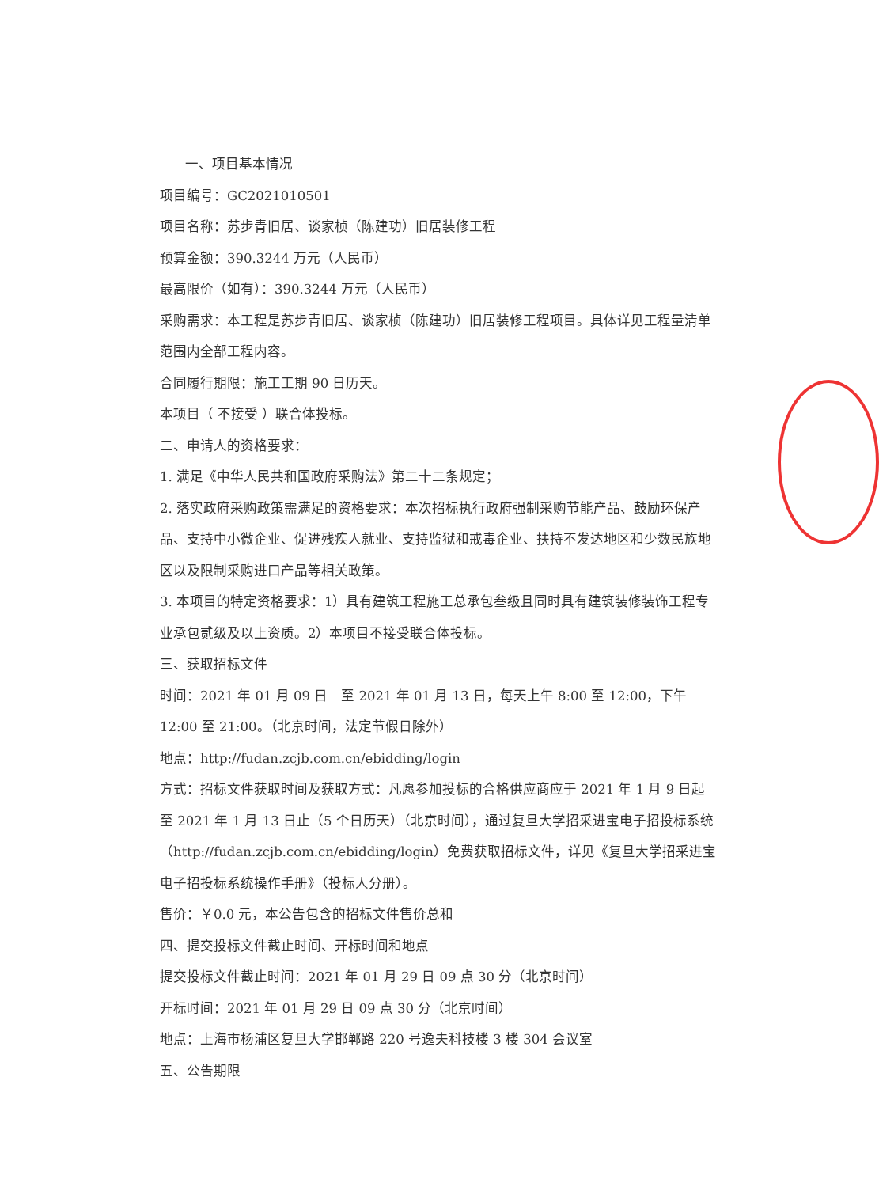一、项目基本情况
项目编号：GC2021010501
项目名称：苏步青旧居、谈家桢（陈建功）旧居装修工程
预算金额：390.3244 万元（人民币）
最高限价（如有）：390.3244 万元（人民币）
采购需求：本工程是苏步青旧居、谈家桢（陈建功）旧居装修工程项目。具体详见工程量清单范围内全部工程内容。
合同履行期限：施工工期 90 日历天。
本项目（ 不接受 ）联合体投标。
二、申请人的资格要求：
1. 满足《中华人民共和国政府采购法》第二十二条规定；
2. 落实政府采购政策需满足的资格要求：本次招标执行政府强制采购节能产品、鼓励环保产品、支持中小微企业、促进残疾人就业、支持监狱和戒毒企业、扶持不发达地区和少数民族地区以及限制采购进口产品等相关政策。
3. 本项目的特定资格要求：1）具有建筑工程施工总承包叁级且同时具有建筑装修装饰工程专业承包贰级及以上资质。2）本项目不接受联合体投标。
三、获取招标文件
时间：2021 年 01 月 09 日　至 2021 年 01 月 13 日，每天上午 8:00 至 12:00，下午 12:00 至 21:00。（北京时间，法定节假日除外）
地点：http://fudan.zcjb.com.cn/ebidding/login
方式：招标文件获取时间及获取方式：凡愿参加投标的合格供应商应于 2021 年 1 月 9 日起至 2021 年 1 月 13 日止（5 个日历天）（北京时间），通过复旦大学招采进宝电子招投标系统（http://fudan.zcjb.com.cn/ebidding/login）免费获取招标文件，详见《复旦大学招采进宝电子招投标系统操作手册》（投标人分册）。
售价：￥0.0 元，本公告包含的招标文件售价总和
四、提交投标文件截止时间、开标时间和地点
提交投标文件截止时间：2021 年 01 月 29 日 09 点 30 分（北京时间）
开标时间：2021 年 01 月 29 日 09 点 30 分（北京时间）
地点：上海市杨浦区复旦大学邯郸路 220 号逸夫科技楼 3 楼 304 会议室
五、公告期限